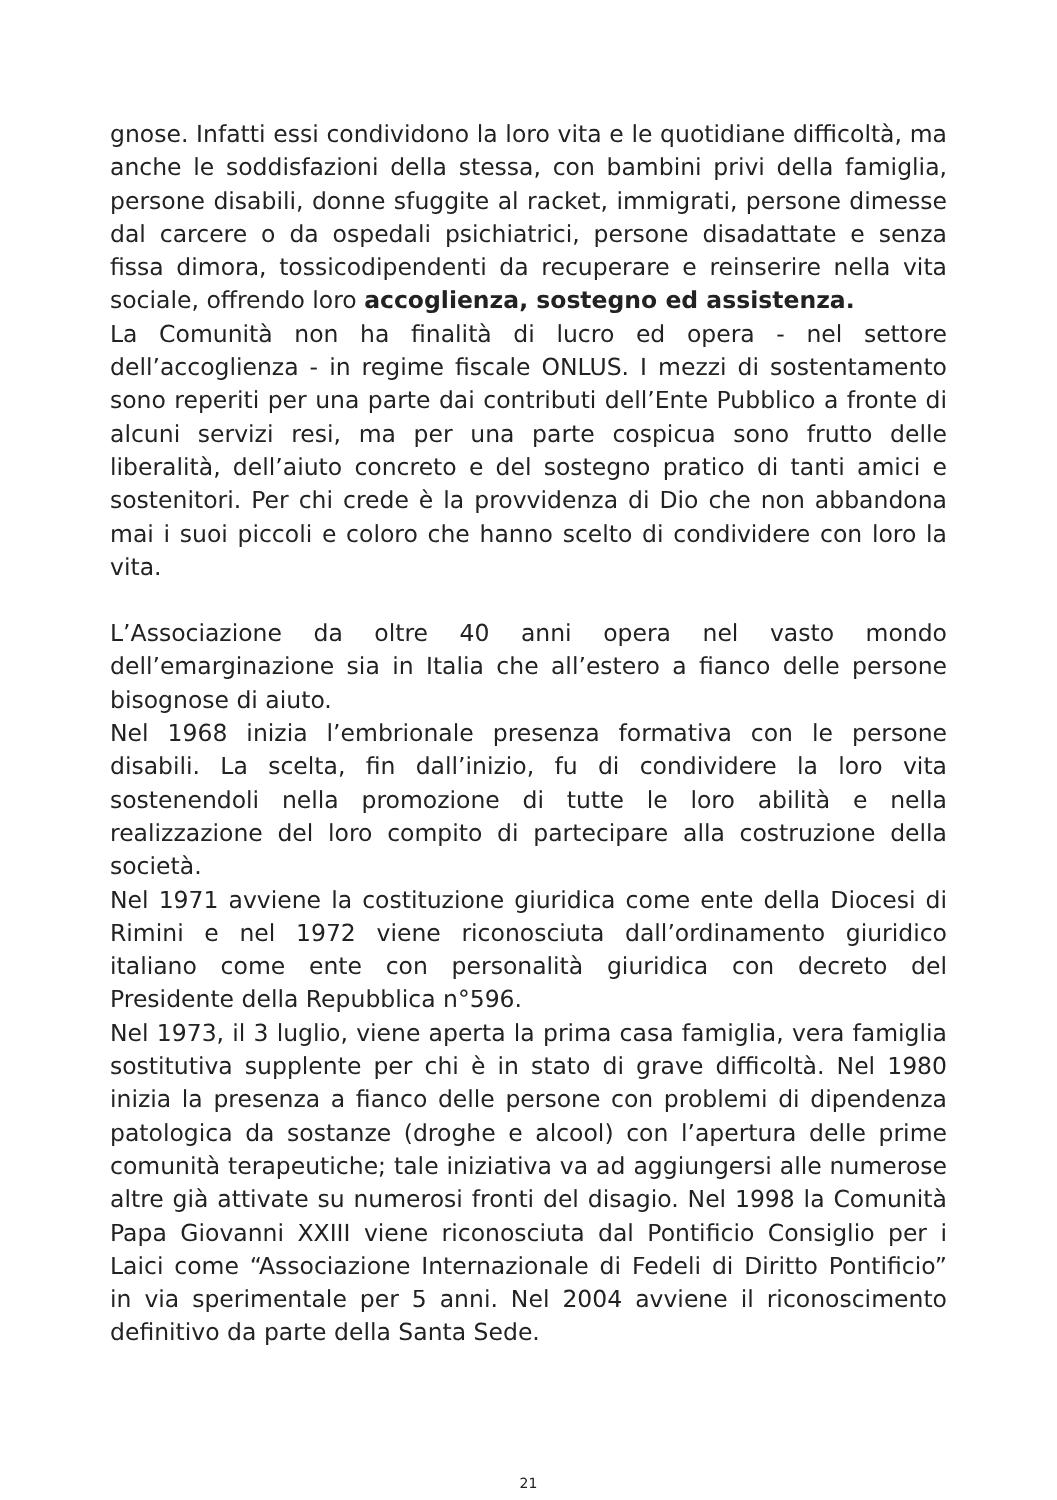gnose. Infatti essi condividono la loro vita e le quotidiane difficoltà, ma anche le soddisfazioni della stessa, con bambini privi della famiglia, persone disabili, donne sfuggite al racket, immigrati, persone dimesse dal carcere o da ospedali psichiatrici, persone disadattate e senza fissa dimora, tossicodipendenti da recuperare e reinserire nella vita sociale, offrendo loro accoglienza, sostegno ed assistenza.
La Comunità non ha finalità di lucro ed opera - nel settore dell’accoglienza - in regime fiscale ONLUS. I mezzi di sostentamento sono reperiti per una parte dai contributi dell’Ente Pubblico a fronte di alcuni servizi resi, ma per una parte cospicua sono frutto delle liberalità, dell’aiuto concreto e del sostegno pratico di tanti amici e sostenitori. Per chi crede è la provvidenza di Dio che non abbandona mai i suoi piccoli e coloro che hanno scelto di condividere con loro la vita.
L’Associazione da oltre 40 anni opera nel vasto mondo dell’emarginazione sia in Italia che all’estero a fianco delle persone bisognose di aiuto.
Nel 1968 inizia l’embrionale presenza formativa con le persone disabili. La scelta, fin dall’inizio, fu di condividere la loro vita sostenendoli nella promozione di tutte le loro abilità e nella realizzazione del loro compito di partecipare alla costruzione della società.
Nel 1971 avviene la costituzione giuridica come ente della Diocesi di Rimini e nel 1972 viene riconosciuta dall’ordinamento giuridico italiano come ente con personalità giuridica con decreto del Presidente della Repubblica n°596.
Nel 1973, il 3 luglio, viene aperta la prima casa famiglia, vera famiglia sostitutiva supplente per chi è in stato di grave difficoltà. Nel 1980 inizia la presenza a fianco delle persone con problemi di dipendenza patologica da sostanze (droghe e alcool) con l’apertura delle prime comunità terapeutiche; tale iniziativa va ad aggiungersi alle numerose altre già attivate su numerosi fronti del disagio. Nel 1998 la Comunità Papa Giovanni XXIII viene riconosciuta dal Pontificio Consiglio per i Laici come “Associazione Internazionale di Fedeli di Diritto Pontificio” in via sperimentale per 5 anni. Nel 2004 avviene il riconoscimento definitivo da parte della Santa Sede.
21